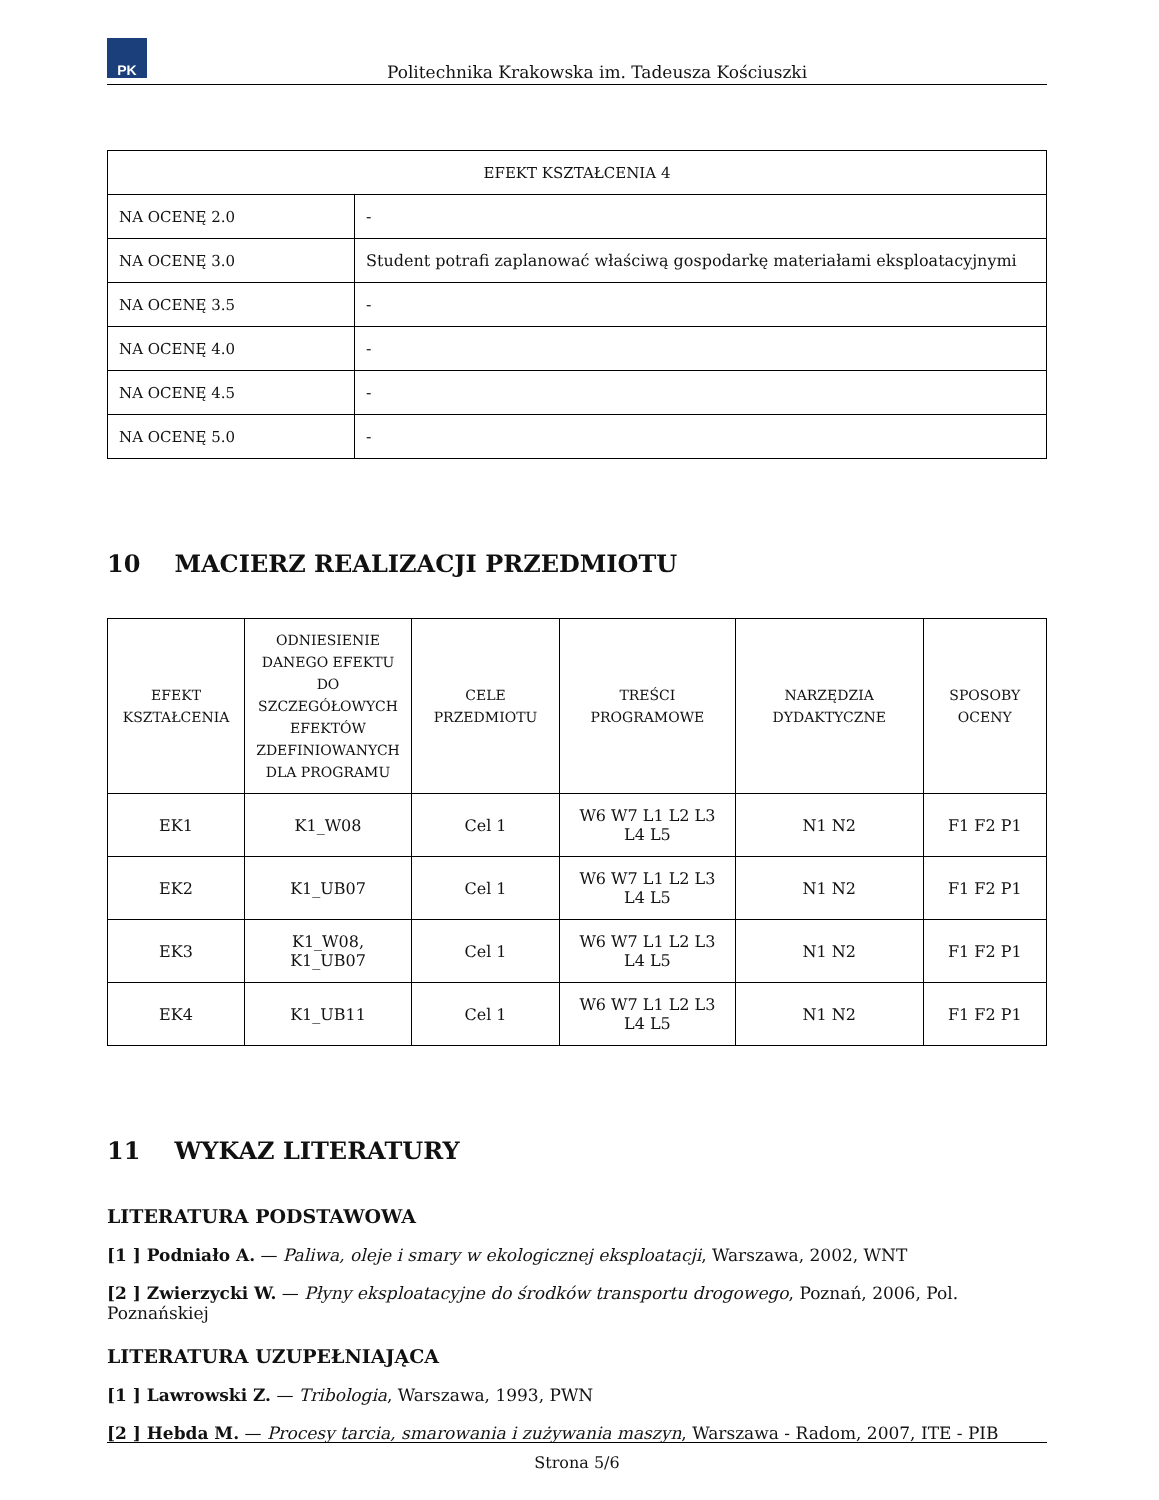PK
Politechnika Krakowska im. Tadeusza Kościuszki
| EFEKT KSZTAŁCENIA 4 | |
| --- | --- |
| NA OCENĘ 2.0 | - |
| NA OCENĘ 3.0 | Student potrafi zaplanować właściwą gospodarkę materiałami eksploatacyjnymi |
| NA OCENĘ 3.5 | - |
| NA OCENĘ 4.0 | - |
| NA OCENĘ 4.5 | - |
| NA OCENĘ 5.0 | - |
10 MACIERZ REALIZACJI PRZEDMIOTU
| EFEKT KSZTAŁCENIA | ODNIESIENIE DANEGO EFEKTU DO SZCZEGÓŁOWYCH EFEKTÓW ZDEFINIOWANYCH DLA PROGRAMU | CELE PRZEDMIOTU | TREŚCI PROGRAMOWE | NARZĘDZIA DYDAKTYCZNE | SPOSOBY OCENY |
| --- | --- | --- | --- | --- | --- |
| EK1 | K1_W08 | Cel 1 | W6 W7 L1 L2 L3 L4 L5 | N1 N2 | F1 F2 P1 |
| EK2 | K1_UB07 | Cel 1 | W6 W7 L1 L2 L3 L4 L5 | N1 N2 | F1 F2 P1 |
| EK3 | K1_W08, K1_UB07 | Cel 1 | W6 W7 L1 L2 L3 L4 L5 | N1 N2 | F1 F2 P1 |
| EK4 | K1_UB11 | Cel 1 | W6 W7 L1 L2 L3 L4 L5 | N1 N2 | F1 F2 P1 |
11 WYKAZ LITERATURY
LITERATURA PODSTAWOWA
[1 ] Podniało A. — Paliwa, oleje i smary w ekologicznej eksploatacji, Warszawa, 2002, WNT
[2 ] Zwierzycki W. — Płyny eksploatacyjne do środków transportu drogowego, Poznań, 2006, Pol. Poznańskiej
LITERATURA UZUPEŁNIAJĄCA
[1 ] Lawrowski Z. — Tribologia, Warszawa, 1993, PWN
[2 ] Hebda M. — Procesy tarcia, smarowania i zużywania maszyn, Warszawa - Radom, 2007, ITE - PIB
Strona 5/6